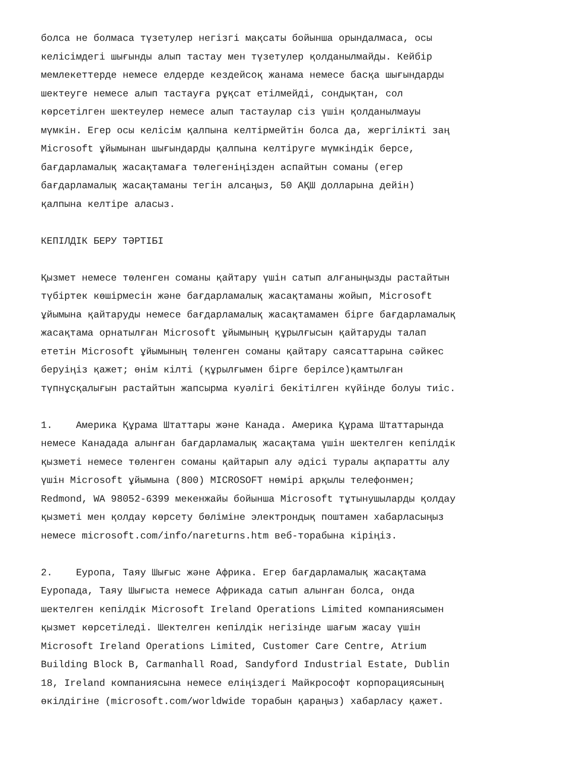болса не болмаса түзетулер негізгі мақсаты бойынша орындалмаса, осы келісімдегі шығынды алып тастау мен түзетулер қолданылмайды. Кейбір мемлекеттерде немесе елдерде кездейсоқ жанама немесе басқа шығындарды шектеуге немесе алып тастауға рұқсат етілмейді, сондықтан, сол көрсетілген шектеулер немесе алып тастаулар сіз үшін қолданылмауы мүмкін. Егер осы келісім қалпына келтірмейтін болса да, жергілікті заң Microsoft ұйымынан шығындарды қалпына келтіруге мүмкіндік берсе, бағдарламалық жасақтамаға төлегеніңізден аспайтын соманы (егер бағдарламалық жасақтаманы тегін алсаңыз, 50 АҚШ долларына дейін) қалпына келтіре аласыз.
КЕПІЛДІК БЕРУ ТӘРТІБІ
Қызмет немесе төленген соманы қайтару үшін сатып алғаныңызды растайтын түбіртек көшірмесін және бағдарламалық жасақтаманы жойып, Microsoft ұйымына қайтаруды немесе бағдарламалық жасақтамамен бірге бағдарламалық жасақтама орнатылған Microsoft ұйымының құрылғысын қайтаруды талап ететін Microsoft ұйымының төленген соманы қайтару саясаттарына сәйкес беруіңіз қажет; өнім кілті (құрылғымен бірге берілсе)қамтылған түпнұсқалығын растайтын жапсырма куәлігі бекітілген күйінде болуы тиіс.
1. Америка Құрама Штаттары және Канада. Америка Құрама Штаттарында немесе Канадада алынған бағдарламалық жасақтама үшін шектелген кепілдік қызметі немесе төленген соманы қайтарып алу әдісі туралы ақпаратты алу үшін Microsoft ұйымына (800) MICROSOFT нөмірі арқылы телефонмен; Redmond, WA 98052-6399 мекенжайы бойынша Microsoft тұтынушыларды қолдау қызметі мен қолдау көрсету бөліміне электрондық поштамен хабарласыңыз немесе microsoft.com/info/nareturns.htm веб-торабына кіріңіз.
2. Еуропа, Таяу Шығыс және Африка. Егер бағдарламалық жасақтама Еуропада, Таяу Шығыста немесе Африкада сатып алынған болса, онда шектелген кепілдік Microsoft Ireland Operations Limited компаниясымен қызмет көрсетіледі. Шектелген кепілдік негізінде шағым жасау үшін Microsoft Ireland Operations Limited, Customer Care Centre, Atrium Building Block B, Carmanhall Road, Sandyford Industrial Estate, Dublin 18, Ireland компаниясына немесе еліңіздегі Майкрософт корпорациясының өкілдігіне (microsoft.com/worldwide торабын қараңыз) хабарласу қажет.